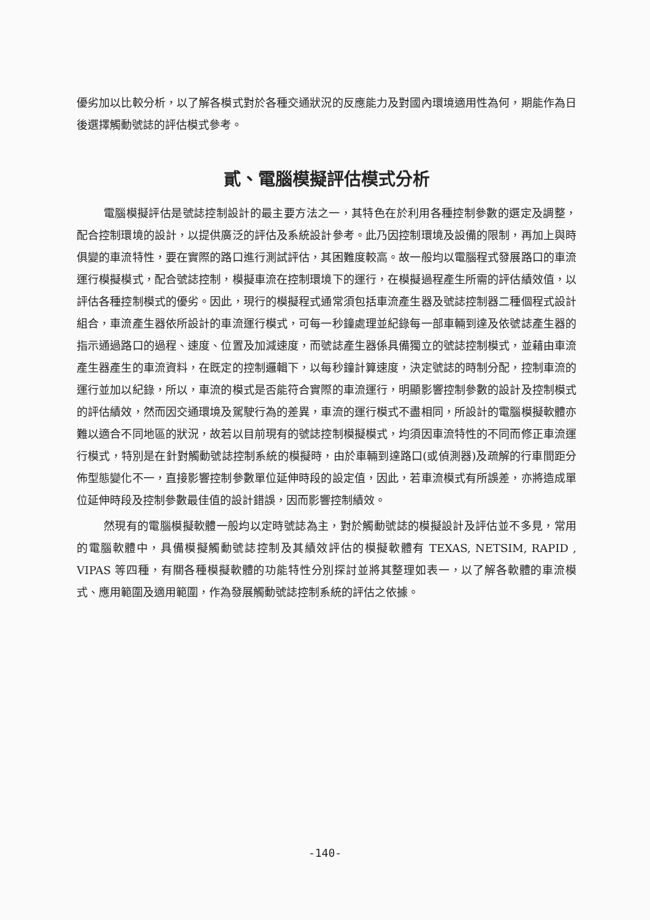優劣加以比較分析，以了解各模式對於各種交通狀況的反應能力及對國內環境適用性為何，期能作為日後選擇觸動號誌的評估模式參考。
貳、電腦模擬評估模式分析
電腦模擬評估是號誌控制設計的最主要方法之一，其特色在於利用各種控制參數的選定及調整，配合控制環境的設計，以提供廣泛的評估及系統設計參考。此乃因控制環境及設備的限制，再加上與時俱變的車流特性，要在實際的路口進行測試評估，其困難度較高。故一般均以電腦程式發展路口的車流運行模擬模式，配合號誌控制，模擬車流在控制環境下的運行，在模擬過程產生所需的評估績效值，以評估各種控制模式的優劣。因此，現行的模擬程式通常須包括車流產生器及號誌控制器二種個程式設計組合，車流產生器依所設計的車流運行模式，可每一秒鐘處理並紀錄每一部車輛到達及依號誌產生器的指示通過路口的過程、速度、位置及加減速度，而號誌產生器係具備獨立的號誌控制模式，並藉由車流產生器產生的車流資料，在既定的控制邏輯下，以每秒鐘計算速度，決定號誌的時制分配，控制車流的運行並加以紀錄，所以，車流的模式是否能符合實際的車流運行，明顯影響控制參數的設計及控制模式的評估績效，然而因交通環境及駕駛行為的差異，車流的運行模式不盡相同，所設計的電腦模擬軟體亦難以適合不同地區的狀況，故若以目前現有的號誌控制模擬模式，均須因車流特性的不同而修正車流運行模式，特別是在針對觸動號誌控制系統的模擬時，由於車輛到達路口(或偵測器)及疏解的行車間距分佈型態變化不一，直接影響控制參數單位延伸時段的設定值，因此，若車流模式有所誤差，亦將造成單位延伸時段及控制參數最佳值的設計錯誤，因而影響控制績效。
然現有的電腦模擬軟體一般均以定時號誌為主，對於觸動號誌的模擬設計及評估並不多見，常用的電腦軟體中，具備模擬觸動號誌控制及其績效評估的模擬軟體有 TEXAS, NETSIM, RAPID , VIPAS 等四種，有關各種模擬軟體的功能特性分別探討並將其整理如表一，以了解各軟體的車流模式、應用範圍及適用範圍，作為發展觸動號誌控制系統的評估之依據。
-140-